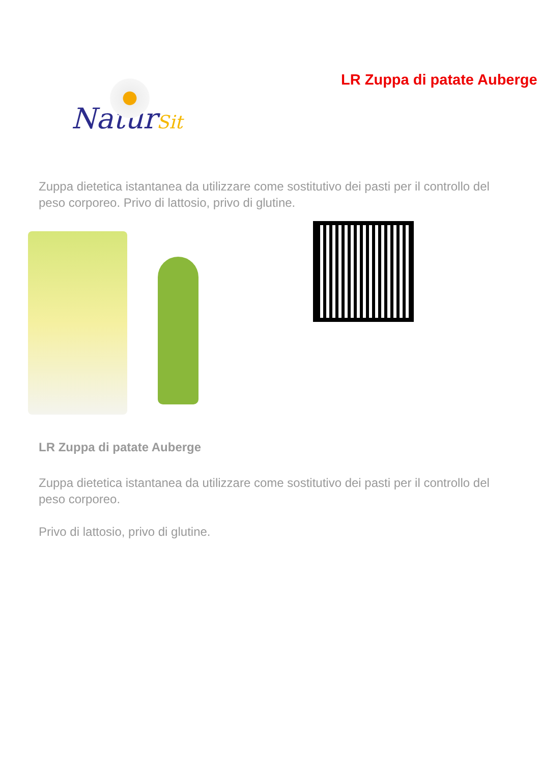NaturSit
LR Zuppa di patate Auberge
Zuppa dietetica istantanea da utilizzare come sostitutivo dei pasti per il controllo del peso corporeo. Privo di lattosio, privo di glutine.
LR Zuppa di patate Auberge
Zuppa dietetica istantanea da utilizzare come sostitutivo dei pasti per il controllo del peso corporeo.
Privo di lattosio, privo di glutine.